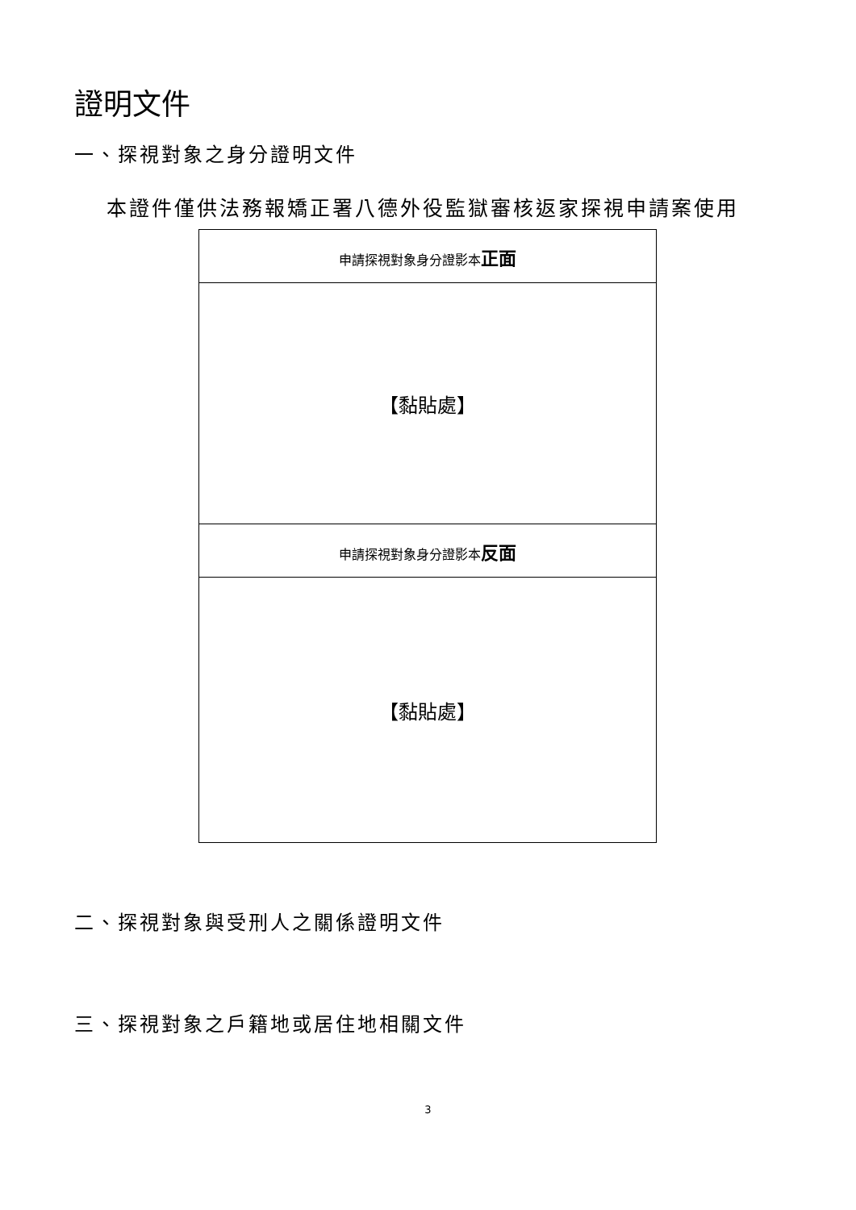證明文件
一、探視對象之身分證明文件
本證件僅供法務報矯正署八德外役監獄審核返家探視申請案使用
| 申請探視對象身分證影本 正面 |
| 【黏貼處】 |
| 申請探視對象身分證影本 反面 |
| 【黏貼處】 |
二、探視對象與受刑人之關係證明文件
三、探視對象之戶籍地或居住地相關文件
3